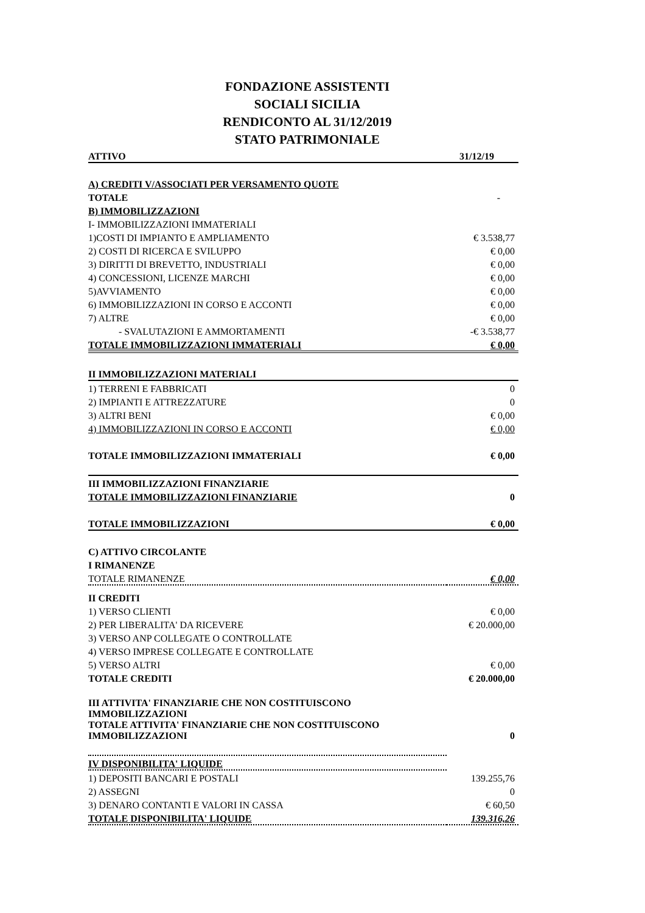FONDAZIONE ASSISTENTI
SOCIALI SICILIA
RENDICONTO AL 31/12/2019
STATO PATRIMONIALE
| ATTIVO | 31/12/19 |
| --- | --- |
| A) CREDITI V/ASSOCIATI PER VERSAMENTO QUOTE | |
| TOTALE | - |
| B) IMMOBILIZZAZIONI | |
| I- IMMOBILIZZAZIONI IMMATERIALI | |
| 1)COSTI DI IMPIANTO E AMPLIAMENTO | € 3.538,77 |
| 2) COSTI DI RICERCA E SVILUPPO | € 0,00 |
| 3) DIRITTI DI BREVETTO, INDUSTRIALI | € 0,00 |
| 4) CONCESSIONI, LICENZE MARCHI | € 0,00 |
| 5)AVVIAMENTO | € 0,00 |
| 6) IMMOBILIZZAZIONI IN CORSO E ACCONTI | € 0,00 |
| 7) ALTRE | € 0,00 |
| - SVALUTAZIONI E AMMORTAMENTI | -€ 3.538,77 |
| TOTALE IMMOBILIZZAZIONI IMMATERIALI | € 0,00 |
| II IMMOBILIZZAZIONI MATERIALI | |
| 1) TERRENI E FABBRICATI | 0 |
| 2) IMPIANTI E ATTREZZATURE | 0 |
| 3) ALTRI BENI | € 0,00 |
| 4) IMMOBILIZZAZIONI IN CORSO E ACCONTI | € 0,00 |
| TOTALE IMMOBILIZZAZIONI IMMATERIALI | € 0,00 |
| III IMMOBILIZZAZIONI FINANZIARIE | |
| TOTALE IMMOBILIZZAZIONI FINANZIARIE | 0 |
| TOTALE IMMOBILIZZAZIONI | € 0,00 |
| C) ATTIVO CIRCOLANTE | |
| I RIMANENZE | |
| TOTALE RIMANENZE | € 0,00 |
| II CREDITI | |
| 1) VERSO CLIENTI | € 0,00 |
| 2) PER LIBERALITA' DA RICEVERE | € 20.000,00 |
| 3) VERSO ANP COLLEGATE O CONTROLLATE | |
| 4) VERSO IMPRESE COLLEGATE E CONTROLLATE | |
| 5) VERSO ALTRI | € 0,00 |
| TOTALE CREDITI | € 20.000,00 |
| III ATTIVITA' FINANZIARIE CHE NON COSTITUISCONO IMMOBILIZZAZIONI | |
| TOTALE ATTIVITA' FINANZIARIE CHE NON COSTITUISCONO IMMOBILIZZAZIONI | 0 |
| IV DISPONIBILITA' LIQUIDE | |
| 1) DEPOSITI BANCARI E POSTALI | 139.255,76 |
| 2) ASSEGNI | 0 |
| 3) DENARO CONTANTI E VALORI IN CASSA | € 60,50 |
| TOTALE DISPONIBILITA' LIQUIDE | 139.316,26 |